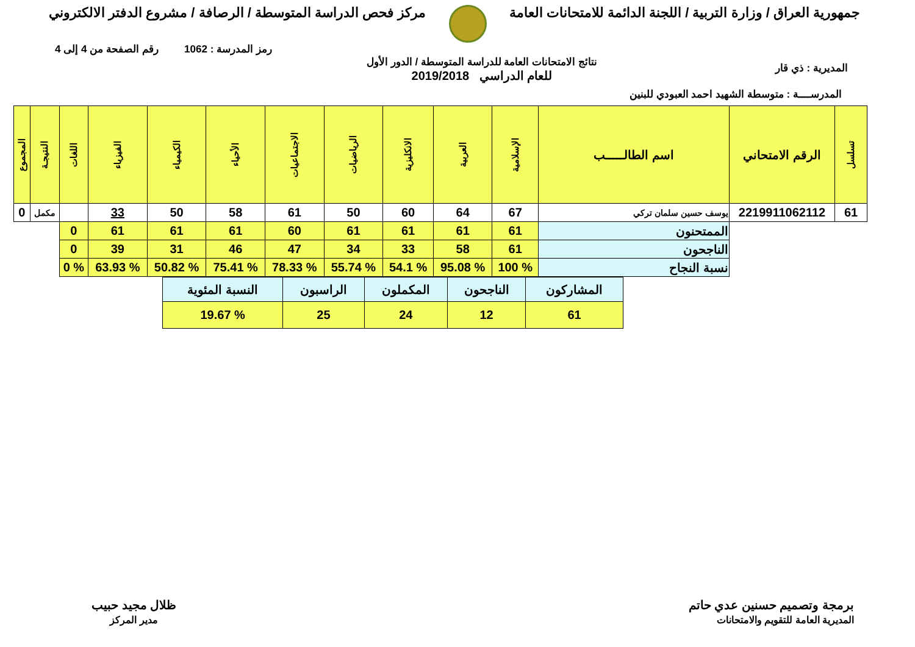جمهورية العراق / وزارة التربية / اللجنة الدائمة للامتحانات العامة
مركز فحص الدراسة المتوسطة / الرصافة / مشروع الدفتر الالكتروني
رمز المدرسة : 1062 رقم الصفحة من 4 إلى 4
المديرية : ذي قار
نتائج الامتحانات العامة للدراسة المتوسطة / الدور الأول
للعام الدراسي 2019/2018
المدرســــة : متوسطة الشهيد احمد العبودي للبنين
| تسلسل | الرقم الامتحاني | اسم الطالـــــب | الإسلامية | العربية | الانكليزية | الرياضيات | الاجتماعيات | الأحياء | الكيمياء | الفيزياء | اللغات | النتيجـة | المجموع |
| --- | --- | --- | --- | --- | --- | --- | --- | --- | --- | --- | --- | --- | --- |
| 61 | 2219911062112 | يوسف حسين سلمان تركي | 67 | 64 | 60 | 50 | 61 | 58 | 50 | 33 | | مكمل | 0 |
| | | الممتحنون | 61 | 61 | 61 | 61 | 60 | 61 | 61 | 61 | 0 | | |
| | | الناجحون | 61 | 58 | 33 | 34 | 47 | 46 | 31 | 39 | 0 | | |
| | | نسبة النجاح | % 100 | % 95.08 | % 54.1 | % 55.74 | % 78.33 | % 75.41 | % 50.82 | % 63.93 | % 0 | | |
| المشاركون | الناجحون | المكملون | الراسبون | النسبة المئوية |
| 61 | 12 | 24 | 25 | % 19.67 |
برمجة وتصميم حسنين عدي حاتم
المديرية العامة للتقويم والامتحانات
ظلال مجيد حبيب
مدير المركز